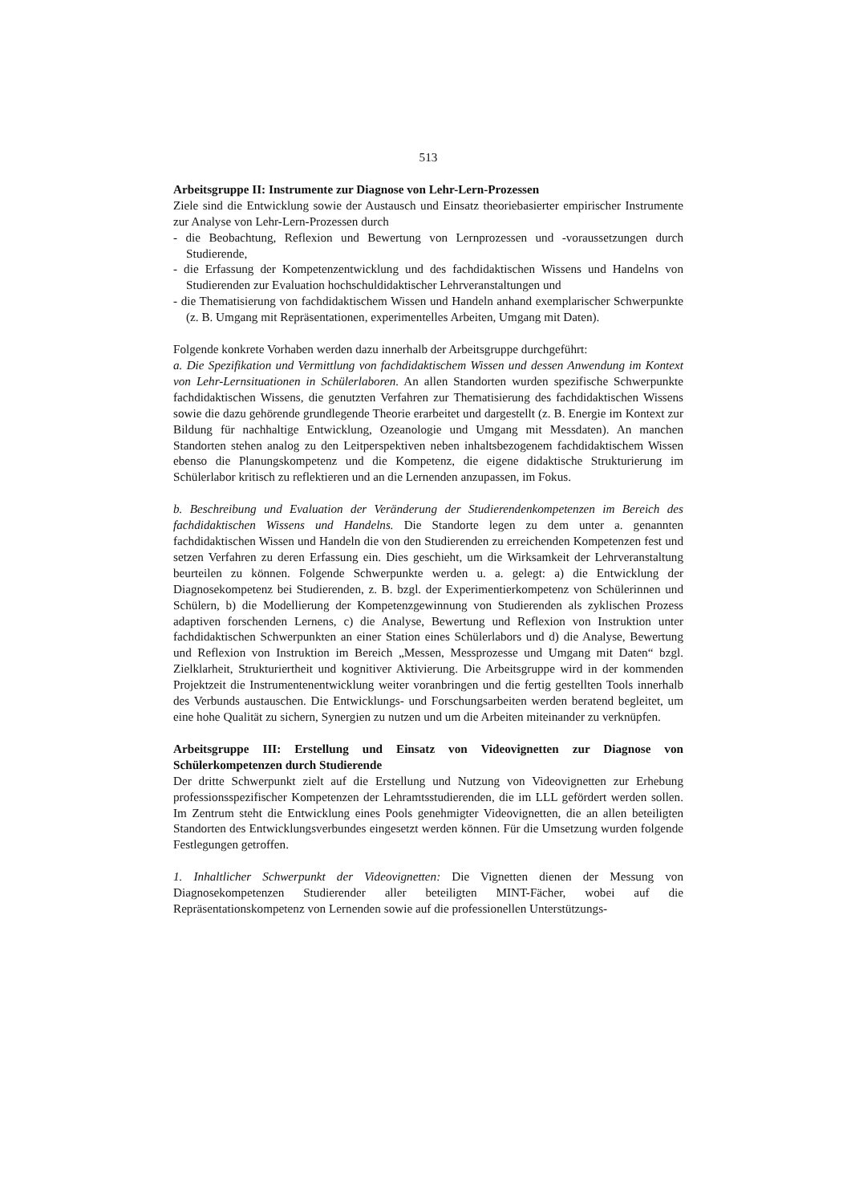513
Arbeitsgruppe II: Instrumente zur Diagnose von Lehr-Lern-Prozessen
Ziele sind die Entwicklung sowie der Austausch und Einsatz theoriebasierter empirischer Instrumente zur Analyse von Lehr-Lern-Prozessen durch
- die Beobachtung, Reflexion und Bewertung von Lernprozessen und -voraussetzungen durch Studierende,
- die Erfassung der Kompetenzentwicklung und des fachdidaktischen Wissens und Handelns von Studierenden zur Evaluation hochschuldidaktischer Lehrveranstaltungen und
- die Thematisierung von fachdidaktischem Wissen und Handeln anhand exemplarischer Schwerpunkte (z. B. Umgang mit Repräsentationen, experimentelles Arbeiten, Umgang mit Daten).
Folgende konkrete Vorhaben werden dazu innerhalb der Arbeitsgruppe durchgeführt:
a. Die Spezifikation und Vermittlung von fachdidaktischem Wissen und dessen Anwendung im Kontext von Lehr-Lernsituationen in Schülerlaboren. An allen Standorten wurden spezifische Schwerpunkte fachdidaktischen Wissens, die genutzten Verfahren zur Thematisierung des fachdidaktischen Wissens sowie die dazu gehörende grundlegende Theorie erarbeitet und dargestellt (z. B. Energie im Kontext zur Bildung für nachhaltige Entwicklung, Ozeanologie und Umgang mit Messdaten). An manchen Standorten stehen analog zu den Leitperspektiven neben inhaltsbezogenem fachdidaktischem Wissen ebenso die Planungskompetenz und die Kompetenz, die eigene didaktische Strukturierung im Schülerlabor kritisch zu reflektieren und an die Lernenden anzupassen, im Fokus.
b. Beschreibung und Evaluation der Veränderung der Studierendenkompetenzen im Bereich des fachdidaktischen Wissens und Handelns. Die Standorte legen zu dem unter a. genannten fachdidaktischen Wissen und Handeln die von den Studierenden zu erreichenden Kompetenzen fest und setzen Verfahren zu deren Erfassung ein. Dies geschieht, um die Wirksamkeit der Lehrveranstaltung beurteilen zu können. Folgende Schwerpunkte werden u. a. gelegt: a) die Entwicklung der Diagnosekompetenz bei Studierenden, z. B. bzgl. der Experimentierkompetenz von Schülerinnen und Schülern, b) die Modellierung der Kompetenzgewinnung von Studierenden als zyklischen Prozess adaptiven forschenden Lernens, c) die Analyse, Bewertung und Reflexion von Instruktion unter fachdidaktischen Schwerpunkten an einer Station eines Schülerlabors und d) die Analyse, Bewertung und Reflexion von Instruktion im Bereich „Messen, Messprozesse und Umgang mit Daten“ bzgl. Zielklarheit, Strukturiertheit und kognitiver Aktivierung. Die Arbeitsgruppe wird in der kommenden Projektzeit die Instrumentenentwicklung weiter voranbringen und die fertig gestellten Tools innerhalb des Verbunds austauschen. Die Entwicklungs- und Forschungsarbeiten werden beratend begleitet, um eine hohe Qualität zu sichern, Synergien zu nutzen und um die Arbeiten miteinander zu verknüpfen.
Arbeitsgruppe III: Erstellung und Einsatz von Videovignetten zur Diagnose von Schülerkompetenzen durch Studierende
Der dritte Schwerpunkt zielt auf die Erstellung und Nutzung von Videovignetten zur Erhebung professionsspezifischer Kompetenzen der Lehramtsstudierenden, die im LLL gefördert werden sollen. Im Zentrum steht die Entwicklung eines Pools genehmigter Videovignetten, die an allen beteiligten Standorten des Entwicklungsverbundes eingesetzt werden können. Für die Umsetzung wurden folgende Festlegungen getroffen.
1. Inhaltlicher Schwerpunkt der Videovignetten: Die Vignetten dienen der Messung von Diagnosekompetenzen Studierender aller beteiligten MINT-Fächer, wobei auf die Repräsentationskompetenz von Lernenden sowie auf die professionellen Unterstützungs-